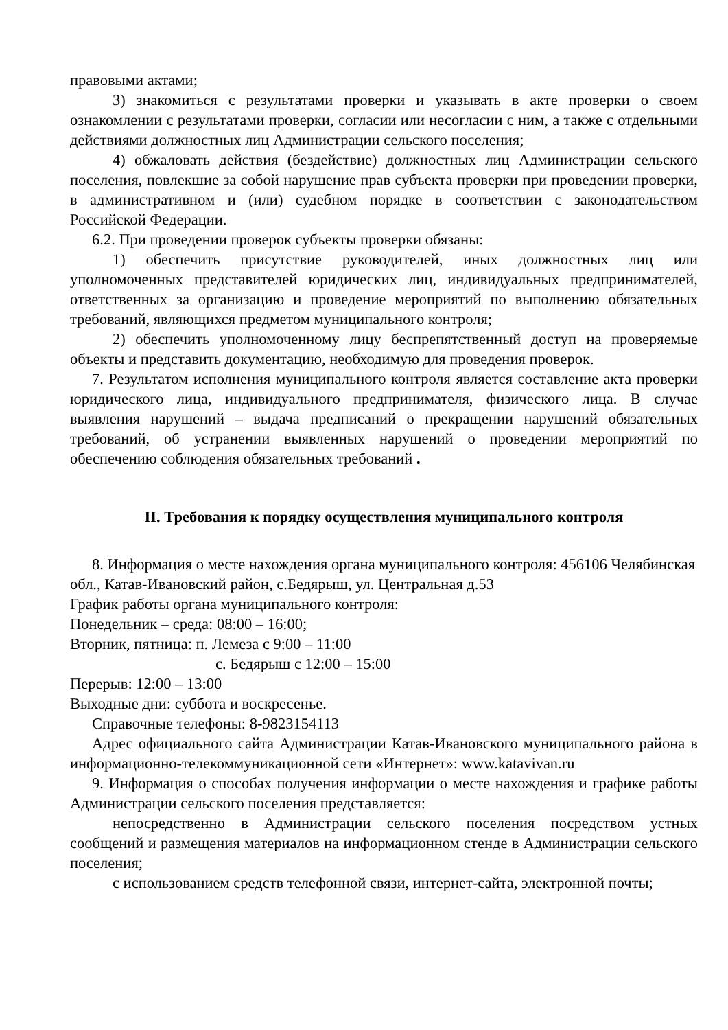правовыми актами;
3) знакомиться с результатами проверки и указывать в акте проверки о своем ознакомлении с результатами проверки, согласии или несогласии с ним, а также с отдельными действиями должностных лиц Администрации сельского поселения;
4) обжаловать действия (бездействие) должностных лиц Администрации сельского поселения, повлекшие за собой нарушение прав субъекта проверки при проведении проверки, в административном и (или) судебном порядке в соответствии с законодательством Российской Федерации.
6.2. При проведении проверок субъекты проверки обязаны:
1) обеспечить присутствие руководителей, иных должностных лиц или уполномоченных представителей юридических лиц, индивидуальных предпринимателей, ответственных за организацию и проведение мероприятий по выполнению обязательных требований, являющихся предметом муниципального контроля;
2) обеспечить уполномоченному лицу беспрепятственный доступ на проверяемые объекты и представить документацию, необходимую для проведения проверок.
7. Результатом исполнения муниципального контроля является составление акта проверки юридического лица, индивидуального предпринимателя, физического лица. В случае выявления нарушений – выдача предписаний о прекращении нарушений обязательных требований, об устранении выявленных нарушений о проведении мероприятий по обеспечению соблюдения обязательных требований .
II. Требования к порядку осуществления муниципального контроля
8. Информация о месте нахождения органа муниципального контроля: 456106 Челябинская обл., Катав-Ивановский район, с.Бедярыш, ул. Центральная д.53
График работы органа муниципального контроля:
Понедельник – среда: 08:00 – 16:00;
Вторник, пятница: п. Лемеза с 9:00 – 11:00
с. Бедярыш с 12:00 – 15:00
Перерыв: 12:00 – 13:00
Выходные дни: суббота и воскресенье.
Справочные телефоны: 8-9823154113
Адрес официального сайта Администрации Катав-Ивановского муниципального района в информационно-телекоммуникационной сети «Интернет»: www.katavivan.ru
9. Информация о способах получения информации о месте нахождения и графике работы Администрации сельского поселения представляется:
непосредственно в Администрации сельского поселения посредством устных сообщений и размещения материалов на информационном стенде в Администрации сельского поселения;
с использованием средств телефонной связи, интернет-сайта, электронной почты;